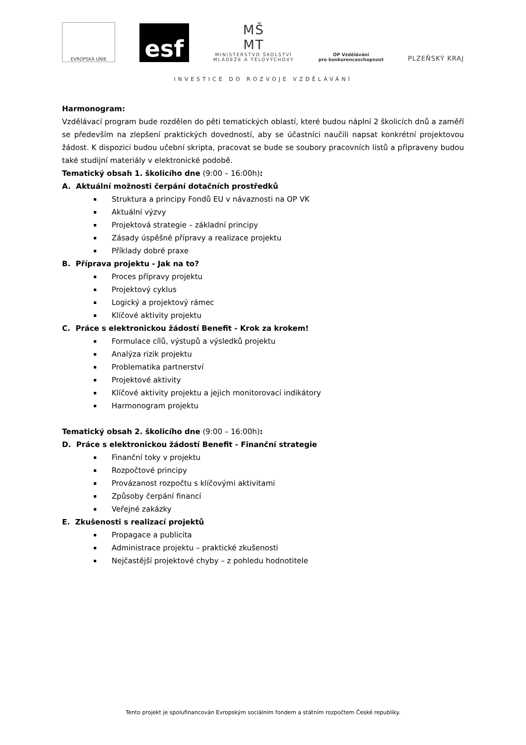EVROPSKÁ UNIE
esf
MŠ
MT
MINISTERSTVO ŠKOLSTVÍ
MLÁDEŽE A TĚLOVÝCHOVY
OP Vzdělávání
pro konkurenceschopnost
PLZEŇSKÝ KRAJ
INVESTICE DO ROZVOJE VZDĚLÁVÁNÍ
Harmonogram:
Vzdělávací program bude rozdělen do pěti tematických oblastí, které budou náplní 2 školicích dnů a zaměří se především na zlepšení praktických dovedností, aby se účastníci naučili napsat konkrétní projektovou žádost. K dispozici budou učební skripta, pracovat se bude se soubory pracovních listů a připraveny budou také studijní materiály v elektronické podobě.
Tematický obsah 1. školicího dne (9:00 – 16:00h):
A. Aktuální možnosti čerpání dotačních prostředků
Struktura a principy Fondů EU v návaznosti na OP VK
Aktuální výzvy
Projektová strategie – základní principy
Zásady úspěšné přípravy a realizace projektu
Příklady dobré praxe
B. Příprava projektu - Jak na to?
Proces přípravy projektu
Projektový cyklus
Logický a projektový rámec
Klíčové aktivity projektu
C. Práce s elektronickou žádostí Benefit - Krok za krokem!
Formulace cílů, výstupů a výsledků projektu
Analýza rizik projektu
Problematika partnerství
Projektové aktivity
Klíčové aktivity projektu a jejich monitorovací indikátory
Harmonogram projektu
Tematický obsah 2. školicího dne (9:00 – 16:00h):
D. Práce s elektronickou žádostí Benefit - Finanční strategie
Finanční toky v projektu
Rozpočtové principy
Provázanost rozpočtu s klíčovými aktivitami
Způsoby čerpání financí
Veřejné zakázky
E. Zkušenosti s realizací projektů
Propagace a publicita
Administrace projektu – praktické zkušenosti
Nejčastější projektové chyby – z pohledu hodnotitele
Tento projekt je spolufinancován Evropským sociálním fondem a státním rozpočtem České republiky.